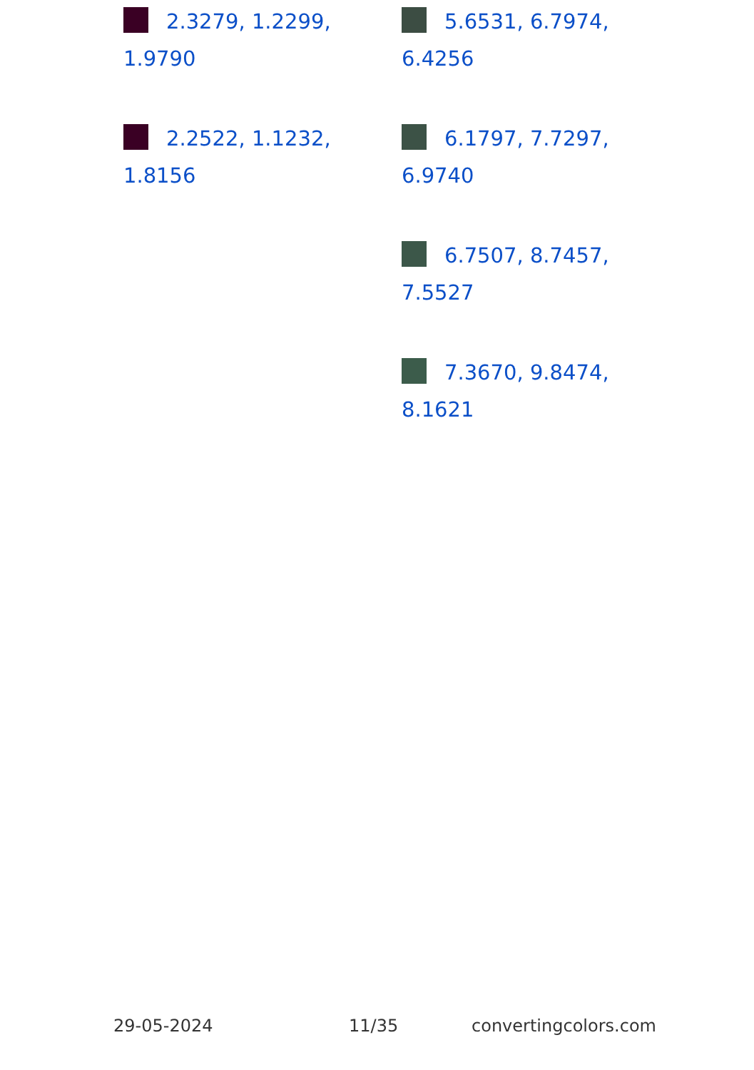2.3279, 1.2299, 1.9790
2.2522, 1.1232, 1.8156
5.6531, 6.7974, 6.4256
6.1797, 7.7297, 6.9740
6.7507, 8.7457, 7.5527
7.3670, 9.8474, 8.1621
29-05-2024 11/35 convertingcolors.com